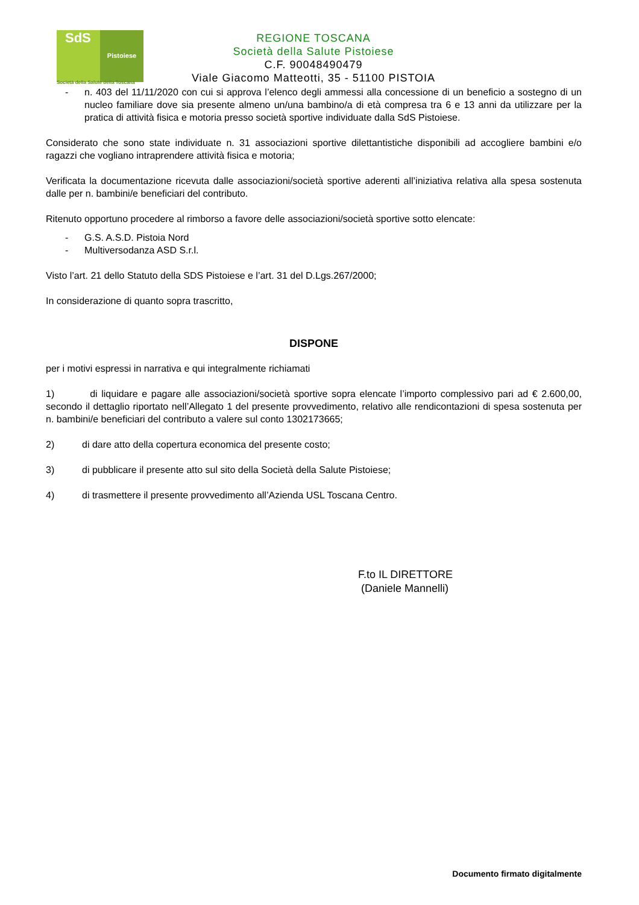SdS
Pistoiese
Società della Salute della Toscana
REGIONE TOSCANA
Società della Salute Pistoiese
C.F. 90048490479
Viale Giacomo Matteotti, 35 - 51100 PISTOIA
- n. 403 del 11/11/2020 con cui si approva l’elenco degli ammessi alla concessione di un beneficio a sostegno di un nucleo familiare dove sia presente almeno un/una bambino/a di età compresa tra 6 e 13 anni da utilizzare per la pratica di attività fisica e motoria presso società sportive individuate dalla SdS Pistoiese.
Considerato che sono state individuate n. 31 associazioni sportive dilettantistiche disponibili ad accogliere bambini e/o ragazzi che vogliano intraprendere attività fisica e motoria;
Verificata la documentazione ricevuta dalle associazioni/società sportive aderenti all’iniziativa relativa alla spesa sostenuta dalle per n. bambini/e beneficiari del contributo.
Ritenuto opportuno procedere al rimborso a favore delle associazioni/società sportive sotto elencate:
- G.S. A.S.D. Pistoia Nord
- Multiversodanza ASD S.r.l.
Visto l’art. 21 dello Statuto della SDS Pistoiese e l’art. 31 del D.Lgs.267/2000;
In considerazione di quanto sopra trascritto,
DISPONE
per i motivi espressi in narrativa e qui integralmente richiamati
1) di liquidare e pagare alle associazioni/società sportive sopra elencate l’importo complessivo pari ad € 2.600,00, secondo il dettaglio riportato nell’Allegato 1 del presente provvedimento, relativo alle rendicontazioni di spesa sostenuta per n. bambini/e beneficiari del contributo a valere sul conto 1302173665;
2) di dare atto della copertura economica del presente costo;
3) di pubblicare il presente atto sul sito della Società della Salute Pistoiese;
4) di trasmettere il presente provvedimento all’Azienda USL Toscana Centro.
F.to IL DIRETTORE
(Daniele Mannelli)
Documento firmato digitalmente